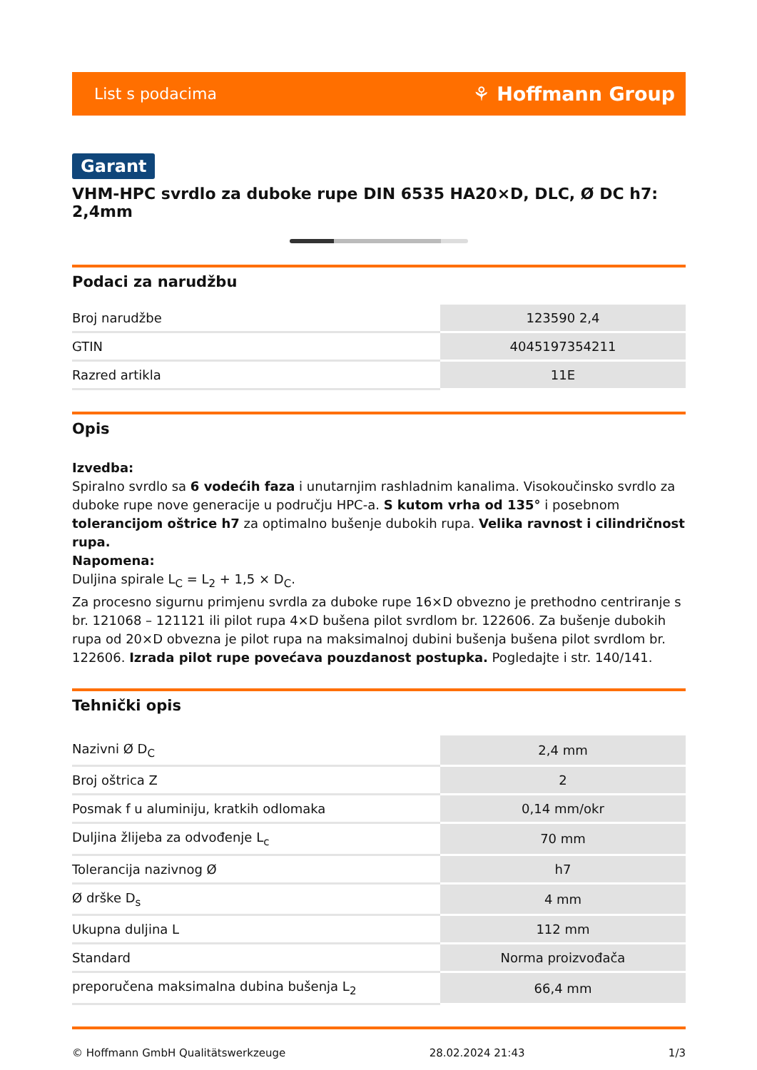List s podacima ⚘ Hoffmann Group
Garant
VHM-HPC svrdlo za duboke rupe DIN 6535 HA20×D, DLC, Ø DC h7: 2,4mm
Podaci za narudžbu
| Broj narudžbe | 123590 2,4 |
| GTIN | 4045197354211 |
| Razred artikla | 11E |
Opis
Izvedba:
Spiralno svrdlo sa 6 vodećih faza i unutarnjim rashladnim kanalima. Visokoučinsko svrdlo za duboke rupe nove generacije u području HPC-a. S kutom vrha od 135° i posebnom tolerancijom oštrice h7 za optimalno bušenje dubokih rupa. Velika ravnost i cilindričnost rupa.
Napomena:
Duljina spirale L<sub>C</sub> = L<sub>2</sub> + 1,5 × D<sub>C</sub>.
Za procesno sigurnu primjenu svrdla za duboke rupe 16×D obvezno je prethodno centriranje s br. 121068 – 121121 ili pilot rupa 4×D bušena pilot svrdlom br. 122606. Za bušenje dubokih rupa od 20×D obvezna je pilot rupa na maksimalnoj dubini bušenja bušena pilot svrdlom br. 122606. Izrada pilot rupe povećava pouzdanost postupka. Pogledajte i str. 140/141.
Tehnički opis
| Nazivni Ø D<sub>C</sub> | 2,4 mm |
| Broj oštrica Z | 2 |
| Posmak f u aluminiju, kratkih odlomaka | 0,14 mm/okr |
| Duljina žlijeba za odvođenje L<sub>c</sub> | 70 mm |
| Tolerancija nazivnog Ø | h7 |
| Ø drške D<sub>s</sub> | 4 mm |
| Ukupna duljina L | 112 mm |
| Standard | Norma proizvođača |
| preporučena maksimalna dubina bušenja L<sub>2</sub> | 66,4 mm |
© Hoffmann GmbH Qualitätswerkzeuge 28.02.2024 21:43 1/3